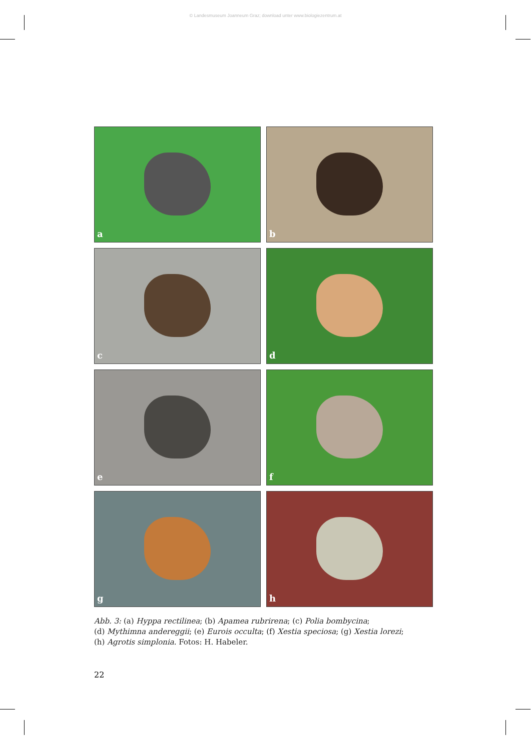© Landesmuseum Joanneum Graz; download unter www.biologiezentrum.at
a
b
c
d
e
f
g
h
Abb. 3: (a) Hyppa rectilinea; (b) Apamea rubrirena; (c) Polia bombycina;
(d) Mythimna andereggii; (e) Eurois occulta; (f) Xestia speciosa; (g) Xestia lorezi;
(h) Agrotis simplonia. Fotos: H. Habeler.
22